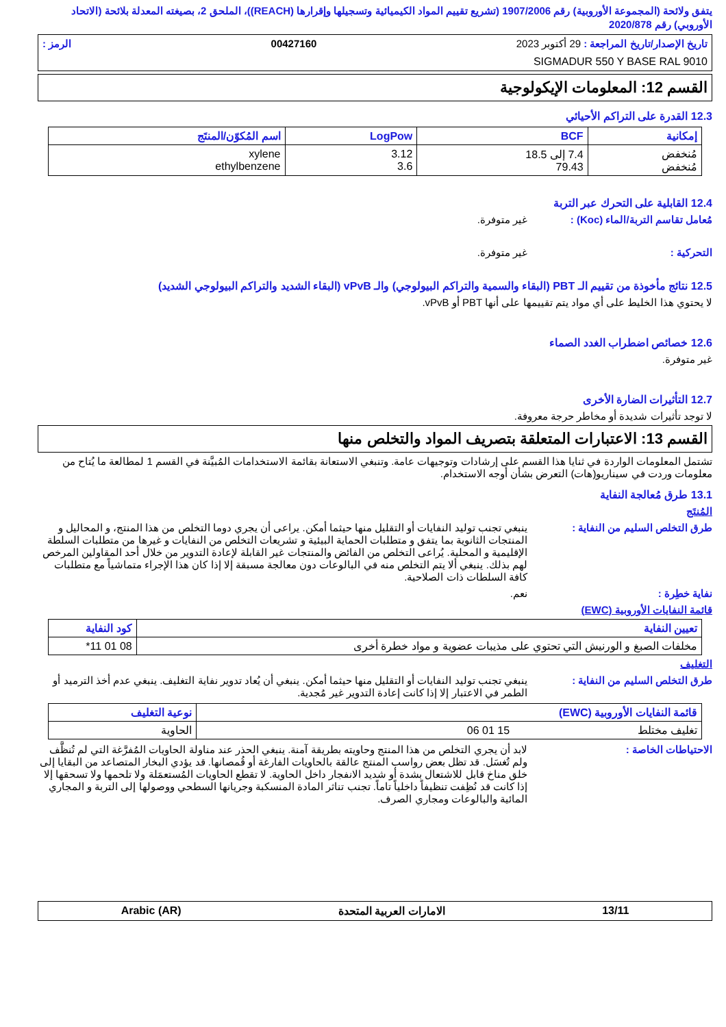يتفق ولائحة (المجموعة الأوروبية) رقم 1907/2006 (تشريع تقييم المواد الكيميائية وتسجيلها وإقرارها (REACH))، الملحق 2، بصيغته المعدلة بلائحة (الاتحاد الأوروبي) رقم 2020/878
تاريخ الإصدار/تاريخ المراجعة : 29 أكتوبر 2023 00427160 الرمز :
SIGMADUR 550 Y BASE RAL 9010
القسم 12: المعلومات الإيكولوجية
12.3 القدرة على التراكم الأحيائي
| إمكانية | BCF | LogPow | اسم المُكوّن/المنتَج |
| --- | --- | --- | --- |
| مُنخفض مُنخفض | 7.4 إلى 18.5 79.43 | 3.12 3.6 | xylene ethylbenzene |
12.4 القابلية على التحرك عبر التربة
مُعامل تقاسم التربة/الماء (Koc) : غير متوفرة.
التحركية : غير متوفرة.
12.5 نتائج مأخوذة من تقييم الـ PBT (البقاء والسمية والتراكم البيولوجي) والـ vPvB (البقاء الشديد والتراكم البيولوجي الشديد)
لا يحتوي هذا الخليط على أي مواد يتم تقييمها على أنها PBT أو vPvB.
12.6 خصائص اضطراب الغدد الصماء
غير متوفرة.
12.7 التأثيرات الضارة الأخرى
لا توجد تأثيرات شديدة أو مخاطر حرجة معروفة.
القسم 13: الاعتبارات المتعلقة بتصريف المواد والتخلص منها
تشتمل المعلومات الواردة في ثنايا هذا القسم على إرشادات وتوجيهات عامة. وتنبغي الاستعانة بقائمة الاستخدامات المُبيَّنة في القسم 1 لمطالعة ما يُتاح من معلومات وردت في سيناريو(هات) التعرض بشأن أوجه الاستخدام.
13.1 طرق مُعالجة النفاية
المُنتَج
طرق التخلص السليم من النفاية : ينبغي تجنب توليد النفايات أو التقليل منها حيثما أمكن. يراعى أن يجري دوما التخلص من هذا المنتج، و المحاليل و المنتجات الثانوية بما يتفق و متطلبات الحماية البيئية و تشريعات التخلص من النفايات و غيرها من متطلبات السلطة الإقليمية و المحلية. يُراعى التخلص من الفائض والمنتجات غير القابلة لإعادة التدوير من خلال أحد المقاولين المرخص لهم بذلك. ينبغي ألا يتم التخلص منه في البالوعات دون معالجة مسبقة إلا إذا كان هذا الإجراء متماشياً مع متطلبات كافة السلطات ذات الصلاحية.
نفاية خطِرة : نعم.
قائمة النفايات الأوروبية (EWC)
| تعيين النفاية | كود النفاية |
| --- | --- |
| مخلفات الصبغ و الورنيش التي تحتوي على مذيبات عضوية و مواد خطرة أخرى | 08 01 11* |
التغليف
طرق التخلص السليم من النفاية : ينبغي تجنب توليد النفايات أو التقليل منها حيثما أمكن. ينبغي أن يُعاد تدوير نفاية التغليف. ينبغي عدم أخذ الترميد أو الطمر في الاعتبار إلا إذا كانت إعادة التدوير غير مُجدية.
| قائمة النفايات الأوروبية (EWC) | نوعية التغليف |
| --- | --- |
| تغليف مختلط 15 01 06 | الحاوية |
الاحتياطات الخاصة : لابد أن يجري التخلص من هذا المنتج وحاويته بطريقة آمنة. ينبغي الحذر عند مناولة الحاويات المُفرَّغة التي لم تُنظَّف ولم تُغسَل. قد تظل بعض رواسب المنتج عالقة بالحاويات الفارغة أو قُمصانها. قد يؤدي البخار المتصاعد من البقايا إلى خلق مناخ قابل للاشتعال بشدة أو شديد الانفجار داخل الحاوية. لا تقطع الحاويات المُستعمَلة ولا تلحمها ولا تسحقها إلا إذا كانت قد نُظِفت تنظيفاً داخلياً تاماً. تجنب تناثر المادة المنسكبة وجريانها السطحي ووصولها إلى التربة و المجاري المائية والبالوعات ومجاري الصرف.
13/11 الامارات العربية المتحدة Arabic (AR)